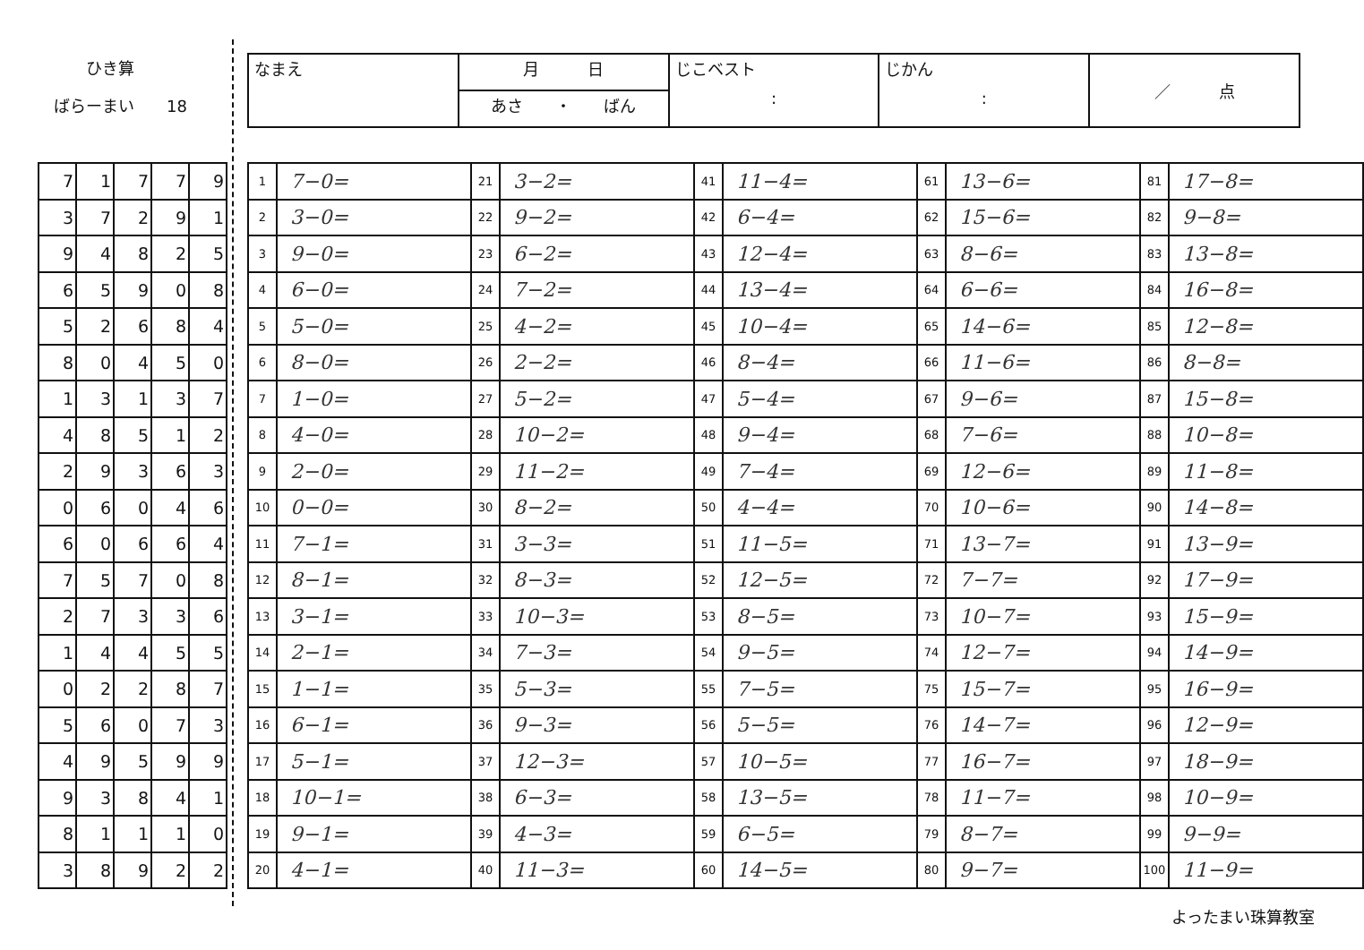ひき算
ばらーまい　　18
| なまえ | 月 日 | じこベスト : | じかん : | ／ 点 |
| | あさ ・ ばん | | | |
| 7 | 1 | 7 | 7 | 9 |
| 3 | 7 | 2 | 9 | 1 |
| 9 | 4 | 8 | 2 | 5 |
| 6 | 5 | 9 | 0 | 8 |
| 5 | 2 | 6 | 8 | 4 |
| 8 | 0 | 4 | 5 | 0 |
| 1 | 3 | 1 | 3 | 7 |
| 4 | 8 | 5 | 1 | 2 |
| 2 | 9 | 3 | 6 | 3 |
| 0 | 6 | 0 | 4 | 6 |
| 6 | 0 | 6 | 6 | 4 |
| 7 | 5 | 7 | 0 | 8 |
| 2 | 7 | 3 | 3 | 6 |
| 1 | 4 | 4 | 5 | 5 |
| 0 | 2 | 2 | 8 | 7 |
| 5 | 6 | 0 | 7 | 3 |
| 4 | 9 | 5 | 9 | 9 |
| 9 | 3 | 8 | 4 | 1 |
| 8 | 1 | 1 | 1 | 0 |
| 3 | 8 | 9 | 2 | 2 |
| 1 | 7−0= | 21 | 3−2= | 41 | 11−4= | 61 | 13−6= | 81 | 17−8= |
| 2 | 3−0= | 22 | 9−2= | 42 | 6−4= | 62 | 15−6= | 82 | 9−8= |
| 3 | 9−0= | 23 | 6−2= | 43 | 12−4= | 63 | 8−6= | 83 | 13−8= |
| 4 | 6−0= | 24 | 7−2= | 44 | 13−4= | 64 | 6−6= | 84 | 16−8= |
| 5 | 5−0= | 25 | 4−2= | 45 | 10−4= | 65 | 14−6= | 85 | 12−8= |
| 6 | 8−0= | 26 | 2−2= | 46 | 8−4= | 66 | 11−6= | 86 | 8−8= |
| 7 | 1−0= | 27 | 5−2= | 47 | 5−4= | 67 | 9−6= | 87 | 15−8= |
| 8 | 4−0= | 28 | 10−2= | 48 | 9−4= | 68 | 7−6= | 88 | 10−8= |
| 9 | 2−0= | 29 | 11−2= | 49 | 7−4= | 69 | 12−6= | 89 | 11−8= |
| 10 | 0−0= | 30 | 8−2= | 50 | 4−4= | 70 | 10−6= | 90 | 14−8= |
| 11 | 7−1= | 31 | 3−3= | 51 | 11−5= | 71 | 13−7= | 91 | 13−9= |
| 12 | 8−1= | 32 | 8−3= | 52 | 12−5= | 72 | 7−7= | 92 | 17−9= |
| 13 | 3−1= | 33 | 10−3= | 53 | 8−5= | 73 | 10−7= | 93 | 15−9= |
| 14 | 2−1= | 34 | 7−3= | 54 | 9−5= | 74 | 12−7= | 94 | 14−9= |
| 15 | 1−1= | 35 | 5−3= | 55 | 7−5= | 75 | 15−7= | 95 | 16−9= |
| 16 | 6−1= | 36 | 9−3= | 56 | 5−5= | 76 | 14−7= | 96 | 12−9= |
| 17 | 5−1= | 37 | 12−3= | 57 | 10−5= | 77 | 16−7= | 97 | 18−9= |
| 18 | 10−1= | 38 | 6−3= | 58 | 13−5= | 78 | 11−7= | 98 | 10−9= |
| 19 | 9−1= | 39 | 4−3= | 59 | 6−5= | 79 | 8−7= | 99 | 9−9= |
| 20 | 4−1= | 40 | 11−3= | 60 | 14−5= | 80 | 9−7= | 100 | 11−9= |
よったまい珠算教室